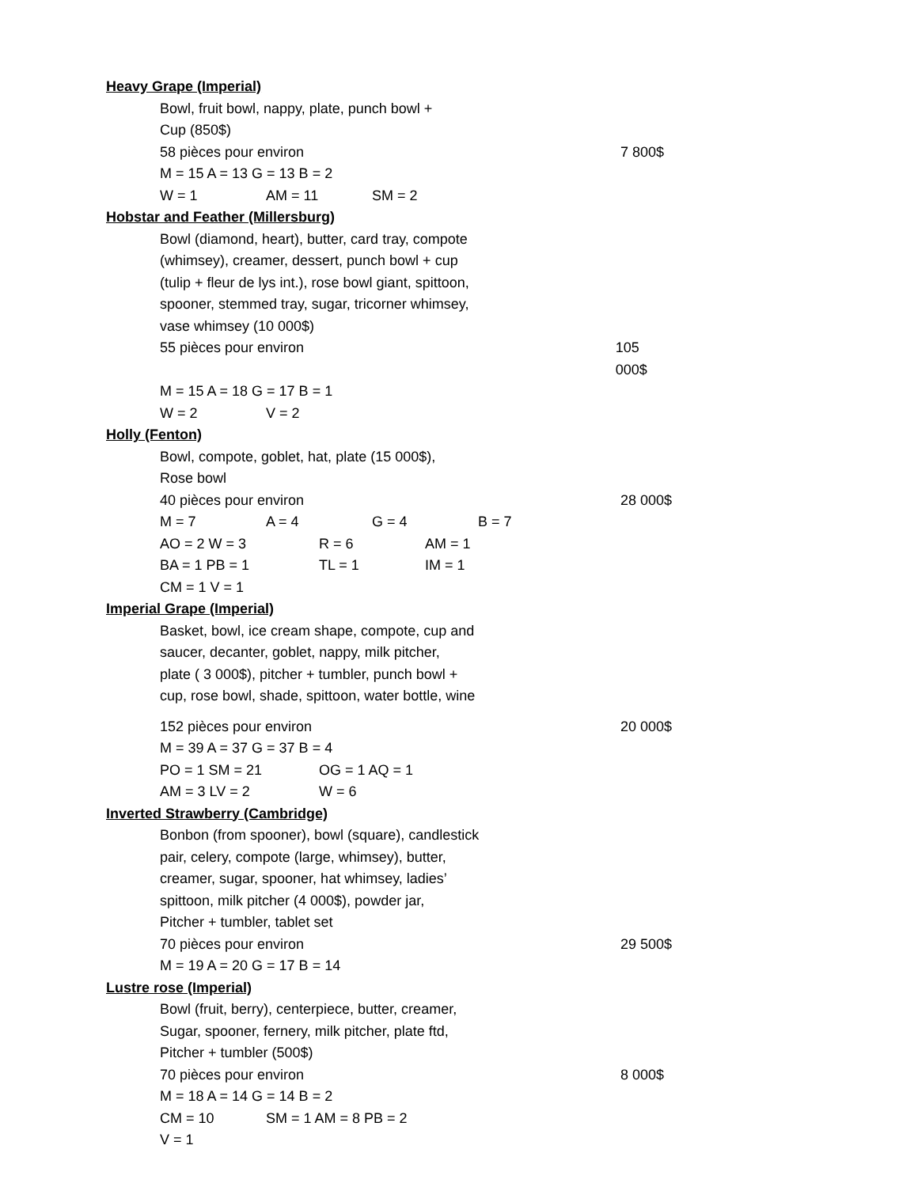Heavy Grape (Imperial)
Bowl, fruit bowl, nappy, plate, punch bowl +
Cup (850$)
58 pièces pour environ 7 800$
M = 15 A = 13 G = 13 B = 2
W = 1 AM = 11 SM = 2
Hobstar and Feather (Millersburg)
Bowl (diamond, heart), butter, card tray, compote
(whimsey), creamer, dessert, punch bowl + cup
(tulip + fleur de lys int.), rose bowl giant, spittoon,
spooner, stemmed tray, sugar, tricorner whimsey,
vase whimsey (10 000$)
55 pièces pour environ 105 000$
M = 15 A = 18 G = 17 B = 1
W = 2 V = 2
Holly (Fenton)
Bowl, compote, goblet, hat, plate (15 000$),
Rose bowl
40 pièces pour environ 28 000$
M = 7 A = 4 G = 4 B = 7
AO = 2 W = 3 R = 6 AM = 1
BA = 1 PB = 1 TL = 1 IM = 1
CM = 1 V = 1
Imperial Grape (Imperial)
Basket, bowl, ice cream shape, compote, cup and
saucer, decanter, goblet, nappy, milk pitcher,
plate ( 3 000$), pitcher + tumbler, punch bowl +
cup, rose bowl, shade, spittoon, water bottle, wine
152 pièces pour environ 20 000$
M = 39 A = 37 G = 37 B = 4
PO = 1 SM = 21 OG = 1 AQ = 1
AM = 3 LV = 2 W = 6
Inverted Strawberry (Cambridge)
Bonbon (from spooner), bowl (square), candlestick
pair, celery, compote (large, whimsey), butter,
creamer, sugar, spooner, hat whimsey, ladies’
spittoon, milk pitcher (4 000$), powder jar,
Pitcher + tumbler, tablet set
70 pièces pour environ 29 500$
M = 19 A = 20 G = 17 B = 14
Lustre rose (Imperial)
Bowl (fruit, berry), centerpiece, butter, creamer,
Sugar, spooner, fernery, milk pitcher, plate ftd,
Pitcher + tumbler (500$)
70 pièces pour environ 8 000$
M = 18 A = 14 G = 14 B = 2
CM = 10 SM = 1 AM = 8 PB = 2
V = 1